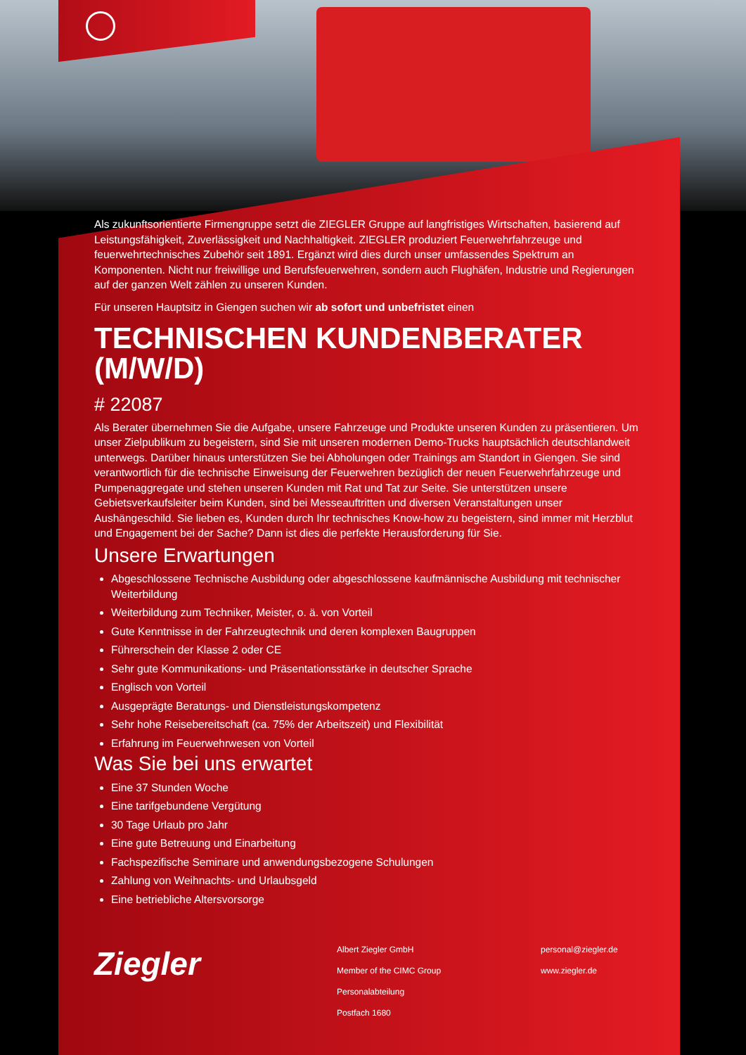Als zukunftsorientierte Firmengruppe setzt die ZIEGLER Gruppe auf langfristiges Wirtschaften, basierend auf Leistungsfähigkeit, Zuverlässigkeit und Nachhaltigkeit. ZIEGLER produziert Feuerwehrfahrzeuge und feuerwehrtechnisches Zubehör seit 1891. Ergänzt wird dies durch unser umfassendes Spektrum an Komponenten. Nicht nur freiwillige und Berufsfeuerwehren, sondern auch Flughäfen, Industrie und Regierungen auf der ganzen Welt zählen zu unseren Kunden.
Für unseren Hauptsitz in Giengen suchen wir ab sofort und unbefristet einen
TECHNISCHEN KUNDENBERATER (M/W/D)
# 22087
Als Berater übernehmen Sie die Aufgabe, unsere Fahrzeuge und Produkte unseren Kunden zu präsentieren. Um unser Zielpublikum zu begeistern, sind Sie mit unseren modernen Demo-Trucks hauptsächlich deutschlandweit unterwegs. Darüber hinaus unterstützen Sie bei Abholungen oder Trainings am Standort in Giengen. Sie sind verantwortlich für die technische Einweisung der Feuerwehren bezüglich der neuen Feuerwehrfahrzeuge und Pumpenaggregate und stehen unseren Kunden mit Rat und Tat zur Seite. Sie unterstützen unsere Gebietsverkaufsleiter beim Kunden, sind bei Messeauftritten und diversen Veranstaltungen unser Aushängeschild. Sie lieben es, Kunden durch Ihr technisches Know-how zu begeistern, sind immer mit Herzblut und Engagement bei der Sache? Dann ist dies die perfekte Herausforderung für Sie.
Unsere Erwartungen
Abgeschlossene Technische Ausbildung oder abgeschlossene kaufmännische Ausbildung mit technischer Weiterbildung
Weiterbildung zum Techniker, Meister, o. ä. von Vorteil
Gute Kenntnisse in der Fahrzeugtechnik und deren komplexen Baugruppen
Führerschein der Klasse 2 oder CE
Sehr gute Kommunikations- und Präsentationsstärke in deutscher Sprache
Englisch von Vorteil
Ausgeprägte Beratungs- und Dienstleistungskompetenz
Sehr hohe Reisebereitschaft (ca. 75% der Arbeitszeit) und Flexibilität
Erfahrung im Feuerwehrwesen von Vorteil
Was Sie bei uns erwartet
Eine 37 Stunden Woche
Eine tarifgebundene Vergütung
30 Tage Urlaub pro Jahr
Eine gute Betreuung und Einarbeitung
Fachspezifische Seminare und anwendungsbezogene Schulungen
Zahlung von Weihnachts- und Urlaubsgeld
Eine betriebliche Altersvorsorge
Ziegler
Albert Ziegler GmbH
Member of the CIMC Group
Personalabteilung
Postfach 1680
personal@ziegler.de
www.ziegler.de